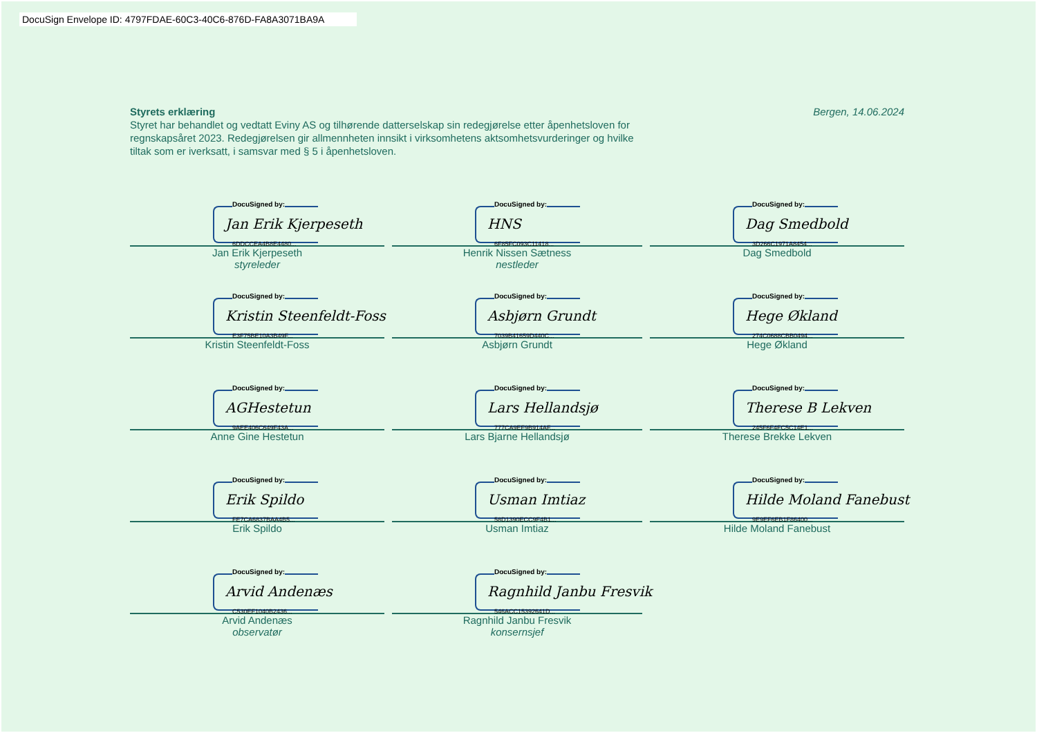DocuSign Envelope ID: 4797FDAE-60C3-40C6-876D-FA8A3071BA9A
Bergen, 14.06.2024 Styrets erklæring
Styret har behandlet og vedtatt Eviny AS og tilhørende datterselskap sin redegjørelse etter åpenhetsloven for regnskapsåret 2023. Redegjørelsen gir allmennheten innsikt i virksomhetens aktsomhetsvurderinger og hvilke tiltak som er iverksatt, i samsvar med § 5 i åpenhetsloven.
DocuSigned by:
Jan Erik Kjerpeseth
6DDCCEA4B8E4480...
Jan Erik Kjerpeseth
styreleder
DocuSigned by:
HNS
6F85FC093C11418...
Henrik Nissen Sætness
nestleder
DocuSigned by:
Dag Smedbold
3D266C1971A8454...
Dag Smedbold
DocuSigned by:
Kristin Steenfeldt-Foss
E3F75BE10A3B49F...
Kristin Steenfeldt-Foss
DocuSigned by:
Asbjørn Grundt
7039B41659D440C...
Asbjørn Grundt
DocuSigned by:
Hege Økland
274C0688CBB0494...
Hege Økland
DocuSigned by:
AGHestetun
9AEE406C649F43A...
Anne Gine Hestetun
DocuSigned by:
Lars Hellandsjø
777CA9EF9B914AF...
Lars Bjarne Hellandsjø
DocuSigned by:
Therese B Lekven
245F6F4FC5C14E1...
Therese Brekke Lekven
DocuSigned by:
Erik Spildo
FE7CA6837BAA4B5...
Erik Spildo
DocuSigned by:
Usman Imtiaz
58D1390ECC9F4B1...
Usman Imtiaz
DocuSigned by:
Hilde Moland Fanebust
9E9EF6EB1F86400...
Hilde Moland Fanebust
DocuSigned by:
Arvid Andenæs
C530EF1040B2436...
Arvid Andenæs
observatør
DocuSigned by:
Ragnhild Janbu Fresvik
546ACC15392641D...
Ragnhild Janbu Fresvik
konsernsjef